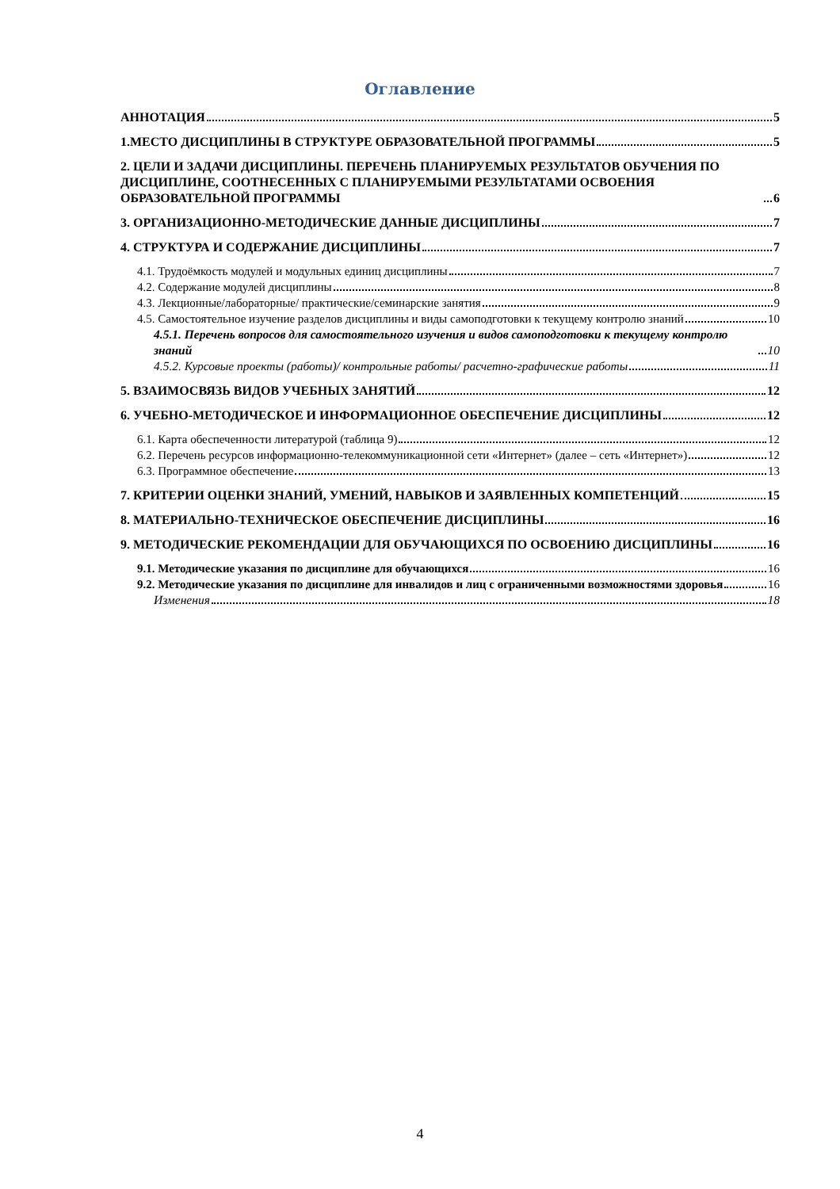Оглавление
АННОТАЦИЯ 5
1.МЕСТО ДИСЦИПЛИНЫ В СТРУКТУРЕ ОБРАЗОВАТЕЛЬНОЙ ПРОГРАММЫ 5
2. ЦЕЛИ И ЗАДАЧИ ДИСЦИПЛИНЫ. ПЕРЕЧЕНЬ ПЛАНИРУЕМЫХ РЕЗУЛЬТАТОВ ОБУЧЕНИЯ ПО ДИСЦИПЛИНЕ, СООТНЕСЕННЫХ С ПЛАНИРУЕМЫМИ РЕЗУЛЬТАТАМИ ОСВОЕНИЯ ОБРАЗОВАТЕЛЬНОЙ ПРОГРАММЫ 6
3. ОРГАНИЗАЦИОННО-МЕТОДИЧЕСКИЕ ДАННЫЕ ДИСЦИПЛИНЫ 7
4. СТРУКТУРА И СОДЕРЖАНИЕ ДИСЦИПЛИНЫ 7
4.1. Трудоёмкость модулей и модульных единиц дисциплины 7
4.2. Содержание модулей дисциплины 8
4.3. Лекционные/лабораторные/ практические/семинарские занятия 9
4.5. Самостоятельное изучение разделов дисциплины и виды самоподготовки к текущему контролю знаний 10
4.5.1. Перечень вопросов для самостоятельного изучения и видов самоподготовки к текущему контролю знаний 10
4.5.2. Курсовые проекты (работы)/ контрольные работы/ расчетно-графические работы 11
5. ВЗАИМОСВЯЗЬ ВИДОВ УЧЕБНЫХ ЗАНЯТИЙ 12
6. УЧЕБНО-МЕТОДИЧЕСКОЕ И ИНФОРМАЦИОННОЕ ОБЕСПЕЧЕНИЕ ДИСЦИПЛИНЫ 12
6.1. Карта обеспеченности литературой (таблица 9) 12
6.2. Перечень ресурсов информационно-телекоммуникационной сети «Интернет» (далее – сеть «Интернет») 12
6.3. Программное обеспечение 13
7. КРИТЕРИИ ОЦЕНКИ ЗНАНИЙ, УМЕНИЙ, НАВЫКОВ И ЗАЯВЛЕННЫХ КОМПЕТЕНЦИЙ 15
8. МАТЕРИАЛЬНО-ТЕХНИЧЕСКОЕ ОБЕСПЕЧЕНИЕ ДИСЦИПЛИНЫ 16
9. МЕТОДИЧЕСКИЕ РЕКОМЕНДАЦИИ ДЛЯ ОБУЧАЮЩИХСЯ ПО ОСВОЕНИЮ ДИСЦИПЛИНЫ 16
9.1. Методические указания по дисциплине для обучающихся 16
9.2. Методические указания по дисциплине для инвалидов и лиц с ограниченными возможностями здоровья 16
Изменения 18
4